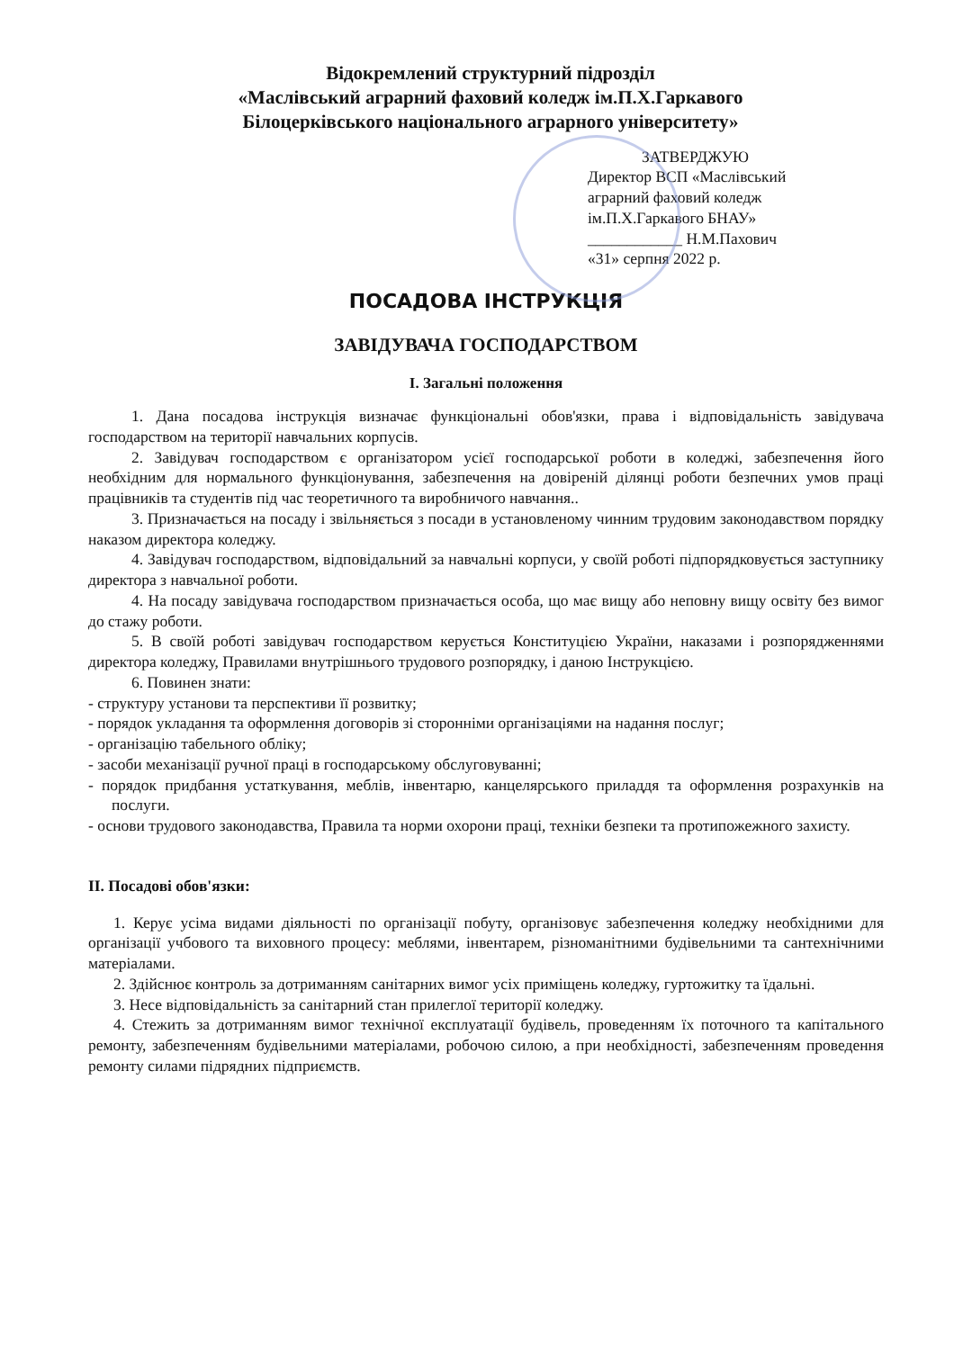Відокремлений структурний підрозділ
«Маслівський аграрний фаховий коледж ім.П.Х.Гаркавого
Білоцерківського національного аграрного університету»
ЗАТВЕРДЖУЮ
Директор ВСП «Маслівський
аграрний фаховий коледж
ім.П.Х.Гаркавого БНАУ»
____________ Н.М.Пахович
«31» серпня 2022 р.
ПОСАДОВА ІНСТРУКЦІЯ
ЗАВІДУВАЧА ГОСПОДАРСТВОМ
І. Загальні положення
1. Дана посадова інструкція визначає функціональні обов'язки, права і відповідальність завідувача господарством на території навчальних корпусів.
2. Завідувач господарством є організатором усієї господарської роботи в коледжі, забезпечення його необхідним для нормального функціонування, забезпечення на довіреній ділянці роботи безпечних умов праці працівників та студентів під час теоретичного та виробничого навчання..
3. Призначається на посаду і звільняється з посади в установленому чинним трудовим законодавством порядку наказом директора коледжу.
4. Завідувач господарством, відповідальний за навчальні корпуси, у своїй роботі підпорядковується заступнику директора з навчальної роботи.
4. На посаду завідувача господарством призначається особа, що має вищу або неповну вищу освіту без вимог до стажу роботи.
5. В своїй роботі завідувач господарством керується Конституцією України, наказами і розпорядженнями директора коледжу, Правилами внутрішнього трудового розпорядку, і даною Інструкцією.
6. Повинен знати:
- структуру установи та перспективи її розвитку;
- порядок укладання та оформлення договорів зі сторонніми організаціями на надання послуг;
- організацію табельного обліку;
- засоби механізації ручної праці в господарському обслуговуванні;
- порядок придбання устаткування, меблів, інвентарю, канцелярського приладдя та оформлення розрахунків на послуги.
- основи трудового законодавства, Правила та норми охорони праці, техніки безпеки та протипожежного захисту.
ІІ. Посадові обов'язки:
1. Керує усіма видами діяльності по організації побуту, організовує забезпечення коледжу необхідними для організації учбового та виховного процесу: меблями, інвентарем, різноманітними будівельними та сантехнічними матеріалами.
2. Здійснює контроль за дотриманням санітарних вимог усіх приміщень коледжу, гуртожитку та їдальні.
3. Несе відповідальність за санітарний стан прилеглої території коледжу.
4. Стежить за дотриманням вимог технічної експлуатації будівель, проведенням їх поточного та капітального ремонту, забезпеченням будівельними матеріалами, робочою силою, а при необхідності, забезпеченням проведення ремонту силами підрядних підприємств.